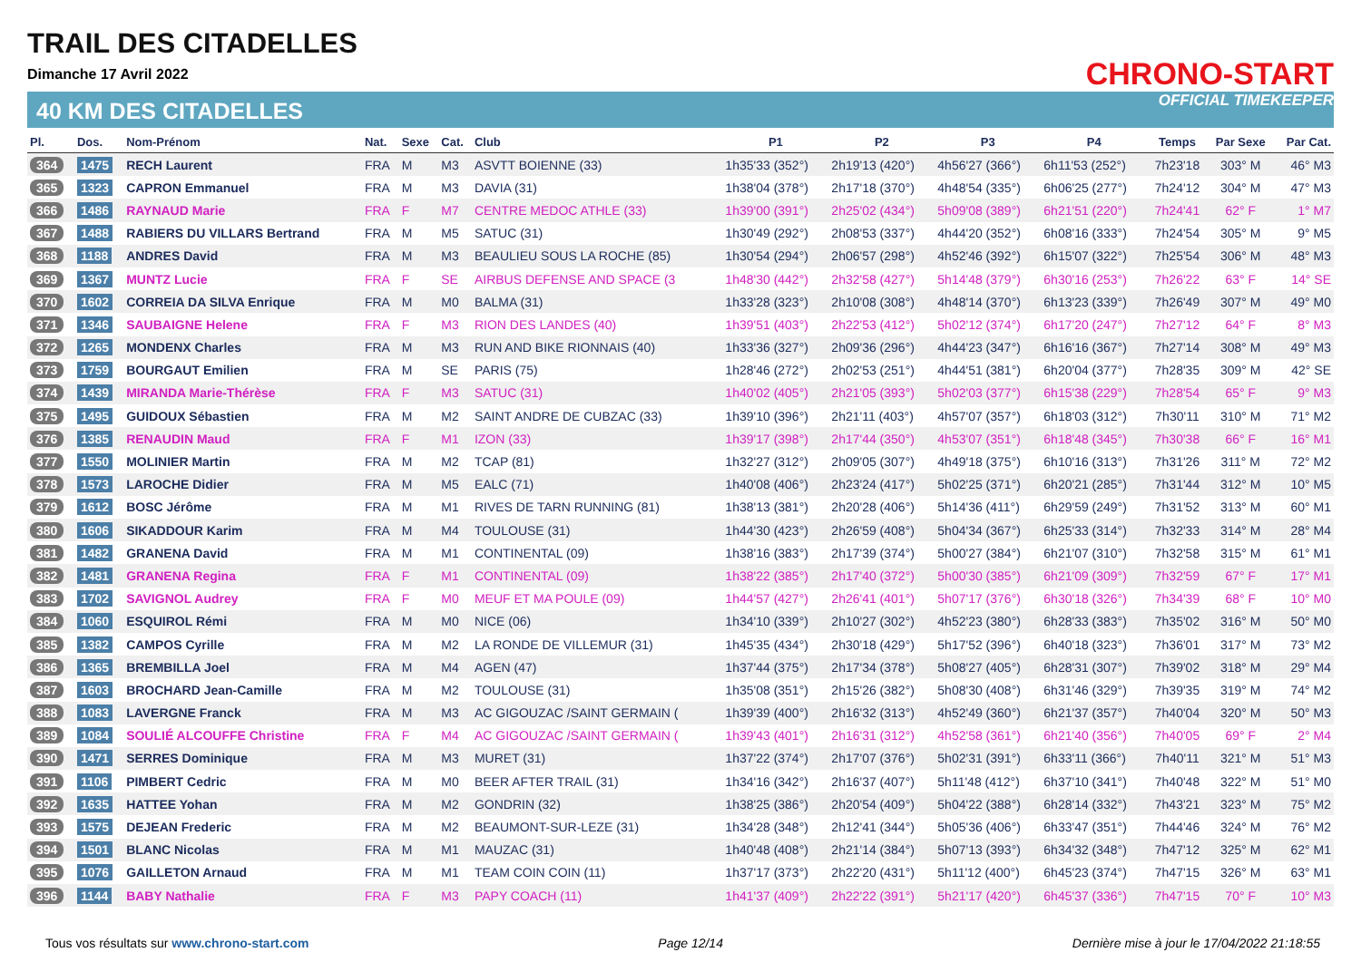TRAIL DES CITADELLES
Dimanche 17 Avril 2022
40 KM DES CITADELLES
CHRONO-START
OFFICIAL TIMEKEEPER
| Pl. | Dos. | Nom-Prénom | Nat. | Sexe | Cat. | Club | P1 | P2 | P3 | P4 | Temps | Par Sexe | Par Cat. |
| --- | --- | --- | --- | --- | --- | --- | --- | --- | --- | --- | --- | --- | --- |
| 364 | 1475 | RECH Laurent | FRA | M | M3 | ASVTT BOIENNE (33) | 1h35'33 (352°) | 2h19'13 (420°) | 4h56'27 (366°) | 6h11'53 (252°) | 7h23'18 | 303° M | 46° M3 |
| 365 | 1323 | CAPRON Emmanuel | FRA | M | M3 | DAVIA (31) | 1h38'04 (378°) | 2h17'18 (370°) | 4h48'54 (335°) | 6h06'25 (277°) | 7h24'12 | 304° M | 47° M3 |
| 366 | 1486 | RAYNAUD Marie | FRA | F | M7 | CENTRE MEDOC ATHLE (33) | 1h39'00 (391°) | 2h25'02 (434°) | 5h09'08 (389°) | 6h21'51 (220°) | 7h24'41 | 62° F | 1° M7 |
| 367 | 1488 | RABIERS DU VILLARS Bertrand | FRA | M | M5 | SATUC (31) | 1h30'49 (292°) | 2h08'53 (337°) | 4h44'20 (352°) | 6h08'16 (333°) | 7h24'54 | 305° M | 9° M5 |
| 368 | 1188 | ANDRES David | FRA | M | M3 | BEAULIEU SOUS LA ROCHE (85) | 1h30'54 (294°) | 2h06'57 (298°) | 4h52'46 (392°) | 6h15'07 (322°) | 7h25'54 | 306° M | 48° M3 |
| 369 | 1367 | MUNTZ Lucie | FRA | F | SE | AIRBUS DEFENSE AND SPACE (3 | 1h48'30 (442°) | 2h32'58 (427°) | 5h14'48 (379°) | 6h30'16 (253°) | 7h26'22 | 63° F | 14° SE |
| 370 | 1602 | CORREIA DA SILVA Enrique | FRA | M | M0 | BALMA (31) | 1h33'28 (323°) | 2h10'08 (308°) | 4h48'14 (370°) | 6h13'23 (339°) | 7h26'49 | 307° M | 49° M0 |
| 371 | 1346 | SAUBAIGNE Helene | FRA | F | M3 | RION DES LANDES (40) | 1h39'51 (403°) | 2h22'53 (412°) | 5h02'12 (374°) | 6h17'20 (247°) | 7h27'12 | 64° F | 8° M3 |
| 372 | 1265 | MONDENX Charles | FRA | M | M3 | RUN AND BIKE RIONNAIS (40) | 1h33'36 (327°) | 2h09'36 (296°) | 4h44'23 (347°) | 6h16'16 (367°) | 7h27'14 | 308° M | 49° M3 |
| 373 | 1759 | BOURGAUT Emilien | FRA | M | SE | PARIS (75) | 1h28'46 (272°) | 2h02'53 (251°) | 4h44'51 (381°) | 6h20'04 (377°) | 7h28'35 | 309° M | 42° SE |
| 374 | 1439 | MIRANDA Marie-Thérèse | FRA | F | M3 | SATUC (31) | 1h40'02 (405°) | 2h21'05 (393°) | 5h02'03 (377°) | 6h15'38 (229°) | 7h28'54 | 65° F | 9° M3 |
| 375 | 1495 | GUIDOUX Sébastien | FRA | M | M2 | SAINT ANDRE DE CUBZAC (33) | 1h39'10 (396°) | 2h21'11 (403°) | 4h57'07 (357°) | 6h18'03 (312°) | 7h30'11 | 310° M | 71° M2 |
| 376 | 1385 | RENAUDIN Maud | FRA | F | M1 | IZON (33) | 1h39'17 (398°) | 2h17'44 (350°) | 4h53'07 (351°) | 6h18'48 (345°) | 7h30'38 | 66° F | 16° M1 |
| 377 | 1550 | MOLINIER Martin | FRA | M | M2 | TCAP (81) | 1h32'27 (312°) | 2h09'05 (307°) | 4h49'18 (375°) | 6h10'16 (313°) | 7h31'26 | 311° M | 72° M2 |
| 378 | 1573 | LAROCHE Didier | FRA | M | M5 | EALC (71) | 1h40'08 (406°) | 2h23'24 (417°) | 5h02'25 (371°) | 6h20'21 (285°) | 7h31'44 | 312° M | 10° M5 |
| 379 | 1612 | BOSC Jérôme | FRA | M | M1 | RIVES DE TARN RUNNING (81) | 1h38'13 (381°) | 2h20'28 (406°) | 5h14'36 (411°) | 6h29'59 (249°) | 7h31'52 | 313° M | 60° M1 |
| 380 | 1606 | SIKADDOUR Karim | FRA | M | M4 | TOULOUSE (31) | 1h44'30 (423°) | 2h26'59 (408°) | 5h04'34 (367°) | 6h25'33 (314°) | 7h32'33 | 314° M | 28° M4 |
| 381 | 1482 | GRANENA David | FRA | M | M1 | CONTINENTAL (09) | 1h38'16 (383°) | 2h17'39 (374°) | 5h00'27 (384°) | 6h21'07 (310°) | 7h32'58 | 315° M | 61° M1 |
| 382 | 1481 | GRANENA Regina | FRA | F | M1 | CONTINENTAL (09) | 1h38'22 (385°) | 2h17'40 (372°) | 5h00'30 (385°) | 6h21'09 (309°) | 7h32'59 | 67° F | 17° M1 |
| 383 | 1702 | SAVIGNOL Audrey | FRA | F | M0 | MEUF ET MA POULE (09) | 1h44'57 (427°) | 2h26'41 (401°) | 5h07'17 (376°) | 6h30'18 (326°) | 7h34'39 | 68° F | 10° M0 |
| 384 | 1060 | ESQUIROL Rémi | FRA | M | M0 | NICE (06) | 1h34'10 (339°) | 2h10'27 (302°) | 4h52'23 (380°) | 6h28'33 (383°) | 7h35'02 | 316° M | 50° M0 |
| 385 | 1382 | CAMPOS Cyrille | FRA | M | M2 | LA RONDE DE VILLEMUR (31) | 1h45'35 (434°) | 2h30'18 (429°) | 5h17'52 (396°) | 6h40'18 (323°) | 7h36'01 | 317° M | 73° M2 |
| 386 | 1365 | BREMBILLA Joel | FRA | M | M4 | AGEN (47) | 1h37'44 (375°) | 2h17'34 (378°) | 5h08'27 (405°) | 6h28'31 (307°) | 7h39'02 | 318° M | 29° M4 |
| 387 | 1603 | BROCHARD Jean-Camille | FRA | M | M2 | TOULOUSE (31) | 1h35'08 (351°) | 2h15'26 (382°) | 5h08'30 (408°) | 6h31'46 (329°) | 7h39'35 | 319° M | 74° M2 |
| 388 | 1083 | LAVERGNE Franck | FRA | M | M3 | AC GIGOUZAC /SAINT GERMAIN ( | 1h39'39 (400°) | 2h16'32 (313°) | 4h52'49 (360°) | 6h21'37 (357°) | 7h40'04 | 320° M | 50° M3 |
| 389 | 1084 | SOULIÉ ALCOUFFE Christine | FRA | F | M4 | AC GIGOUZAC /SAINT GERMAIN ( | 1h39'43 (401°) | 2h16'31 (312°) | 4h52'58 (361°) | 6h21'40 (356°) | 7h40'05 | 69° F | 2° M4 |
| 390 | 1471 | SERRES Dominique | FRA | M | M3 | MURET (31) | 1h37'22 (374°) | 2h17'07 (376°) | 5h02'31 (391°) | 6h33'11 (366°) | 7h40'11 | 321° M | 51° M3 |
| 391 | 1106 | PIMBERT Cedric | FRA | M | M0 | BEER AFTER TRAIL (31) | 1h34'16 (342°) | 2h16'37 (407°) | 5h11'48 (412°) | 6h37'10 (341°) | 7h40'48 | 322° M | 51° M0 |
| 392 | 1635 | HATTEE Yohan | FRA | M | M2 | GONDRIN (32) | 1h38'25 (386°) | 2h20'54 (409°) | 5h04'22 (388°) | 6h28'14 (332°) | 7h43'21 | 323° M | 75° M2 |
| 393 | 1575 | DEJEAN Frederic | FRA | M | M2 | BEAUMONT-SUR-LEZE (31) | 1h34'28 (348°) | 2h12'41 (344°) | 5h05'36 (406°) | 6h33'47 (351°) | 7h44'46 | 324° M | 76° M2 |
| 394 | 1501 | BLANC Nicolas | FRA | M | M1 | MAUZAC (31) | 1h40'48 (408°) | 2h21'14 (384°) | 5h07'13 (393°) | 6h34'32 (348°) | 7h47'12 | 325° M | 62° M1 |
| 395 | 1076 | GAILLETON Arnaud | FRA | M | M1 | TEAM COIN COIN (11) | 1h37'17 (373°) | 2h22'20 (431°) | 5h11'12 (400°) | 6h45'23 (374°) | 7h47'15 | 326° M | 63° M1 |
| 396 | 1144 | BABY Nathalie | FRA | F | M3 | PAPY COACH (11) | 1h41'37 (409°) | 2h22'22 (391°) | 5h21'17 (420°) | 6h45'37 (336°) | 7h47'15 | 70° F | 10° M3 |
Tous vos résultats sur www.chrono-start.com Page 12/14 Dernière mise à jour le 17/04/2022 21:18:55